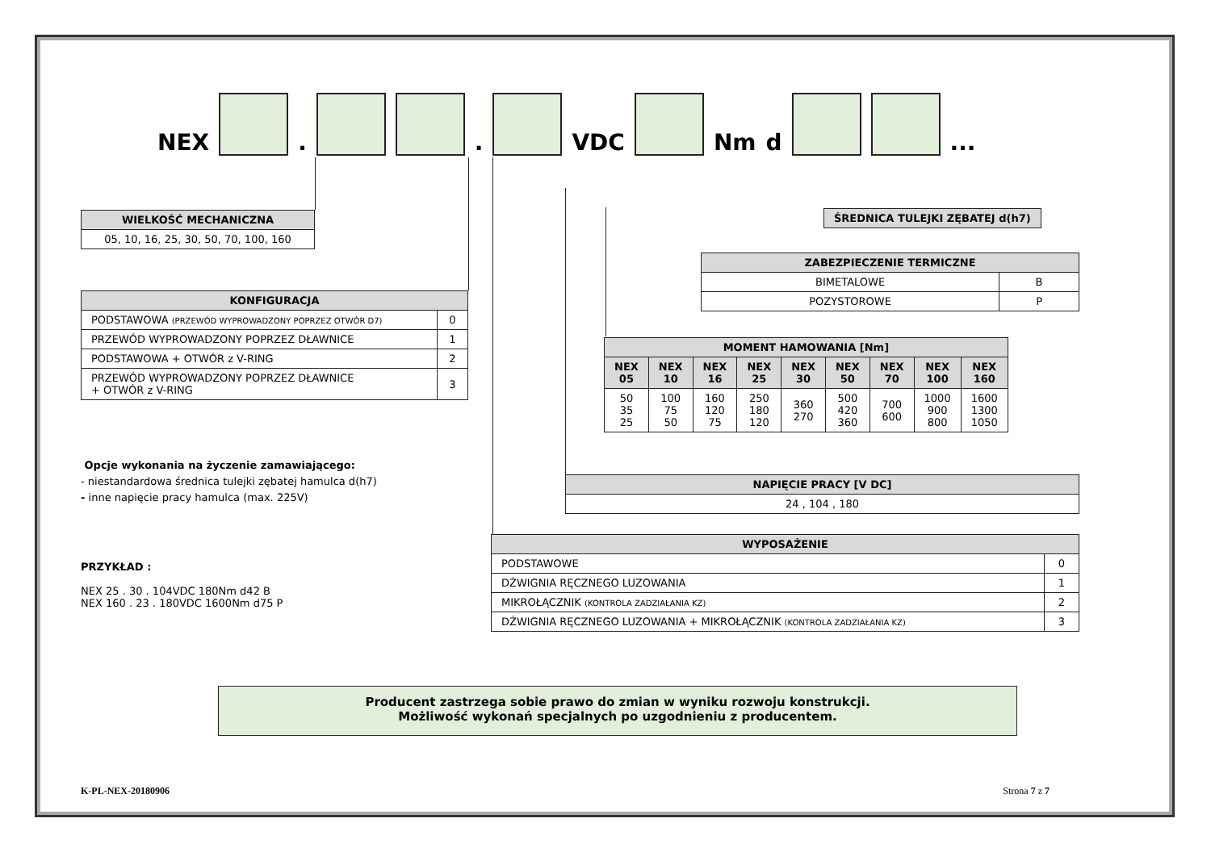NEX . . VDC Nm d ...
| WIELKOŚĆ MECHANICZNA |
| --- |
| 05, 10, 16, 25, 30, 50, 70, 100, 160 |
| ŚREDNICA TULEJKI ZĘBATEJ d(h7) |
| --- |
| ZABEZPIECZENIE TERMICZNE | |
| --- | --- |
| BIMETALOWE | B |
| POZYSTOROWE | P |
| KONFIGURACJA | |
| --- | --- |
| PODSTAWOWA (PRZEWÓD WYPROWADZONY POPRZEZ OTWÓR D7) | 0 |
| PRZEWÓD WYPROWADZONY POPRZEZ DŁAWNICE | 1 |
| PODSTAWOWA + OTWÓR z V-RING | 2 |
| PRZEWÓD WYPROWADZONY POPRZEZ DŁAWNICE + OTWÓR z V-RING | 3 |
| MOMENT HAMOWANIA [Nm] | | | | | | | | |
| --- | --- | --- | --- | --- | --- | --- | --- | --- |
| NEX 05 | NEX 10 | NEX 16 | NEX 25 | NEX 30 | NEX 50 | NEX 70 | NEX 100 | NEX 160 |
| 50 35 25 | 100 75 50 | 160 120 75 | 250 180 120 | 360 270 | 500 420 360 | 700 600 | 1000 900 800 | 1600 1300 1050 |
Opcje wykonania na życzenie zamawiającego:
- niestandardowa średnica tulejki zębatej hamulca d(h7)
- inne napięcie pracy hamulca (max. 225V)
| NAPIĘCIE PRACY [V DC] |
| --- |
| 24 , 104 , 180 |
PRZYKŁAD :
NEX 25 . 30 . 104VDC 180Nm d42 B
NEX 160 . 23 . 180VDC 1600Nm d75 P
| WYPOSAŻENIE | |
| --- | --- |
| PODSTAWOWE | 0 |
| DŹWIGNIA RĘCZNEGO LUZOWANIA | 1 |
| MIKROŁĄCZNIK (KONTROLA ZADZIAŁANIA KZ) | 2 |
| DŹWIGNIA RĘCZNEGO LUZOWANIA + MIKROŁĄCZNIK (KONTROLA ZADZIAŁANIA KZ) | 3 |
Producent zastrzega sobie prawo do zmian w wyniku rozwoju konstrukcji.
Możliwość wykonań specjalnych po uzgodnieniu z producentem.
K-PL-NEX-20180906 Strona 7 z 7